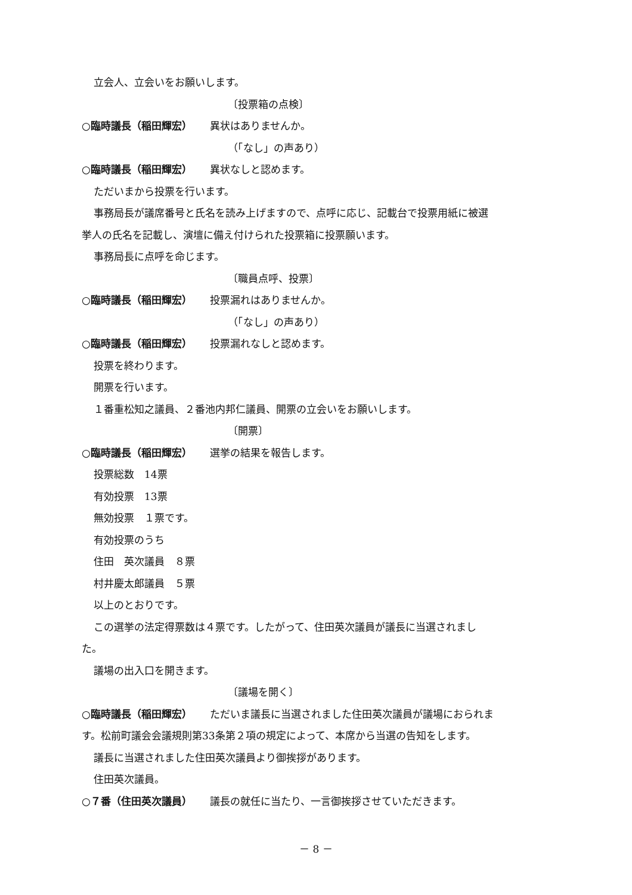立会人、立会いをお願いします。
〔投票箱の点検〕
○臨時議長（稲田輝宏） 異状はありませんか。
（「なし」の声あり）
○臨時議長（稲田輝宏） 異状なしと認めます。
ただいまから投票を行います。
事務局長が議席番号と氏名を読み上げますので、点呼に応じ、記載台で投票用紙に被選
挙人の氏名を記載し、演壇に備え付けられた投票箱に投票願います。
事務局長に点呼を命じます。
〔職員点呼、投票〕
○臨時議長（稲田輝宏） 投票漏れはありませんか。
（「なし」の声あり）
○臨時議長（稲田輝宏） 投票漏れなしと認めます。
投票を終わります。
開票を行います。
１番重松知之議員、２番池内邦仁議員、開票の立会いをお願いします。
〔開票〕
○臨時議長（稲田輝宏） 選挙の結果を報告します。
投票総数　14票
有効投票　13票
無効投票　１票です。
有効投票のうち
住田　英次議員　８票
村井慶太郎議員　５票
以上のとおりです。
この選挙の法定得票数は４票です。したがって、住田英次議員が議長に当選されまし
た。
議場の出入口を開きます。
〔議場を開く〕
○臨時議長（稲田輝宏） ただいま議長に当選されました住田英次議員が議場におられま
す。松前町議会会議規則第33条第２項の規定によって、本席から当選の告知をします。
議長に当選されました住田英次議員より御挨拶があります。
住田英次議員。
○７番（住田英次議員） 議長の就任に当たり、一言御挨拶させていただきます。
－ 8 －